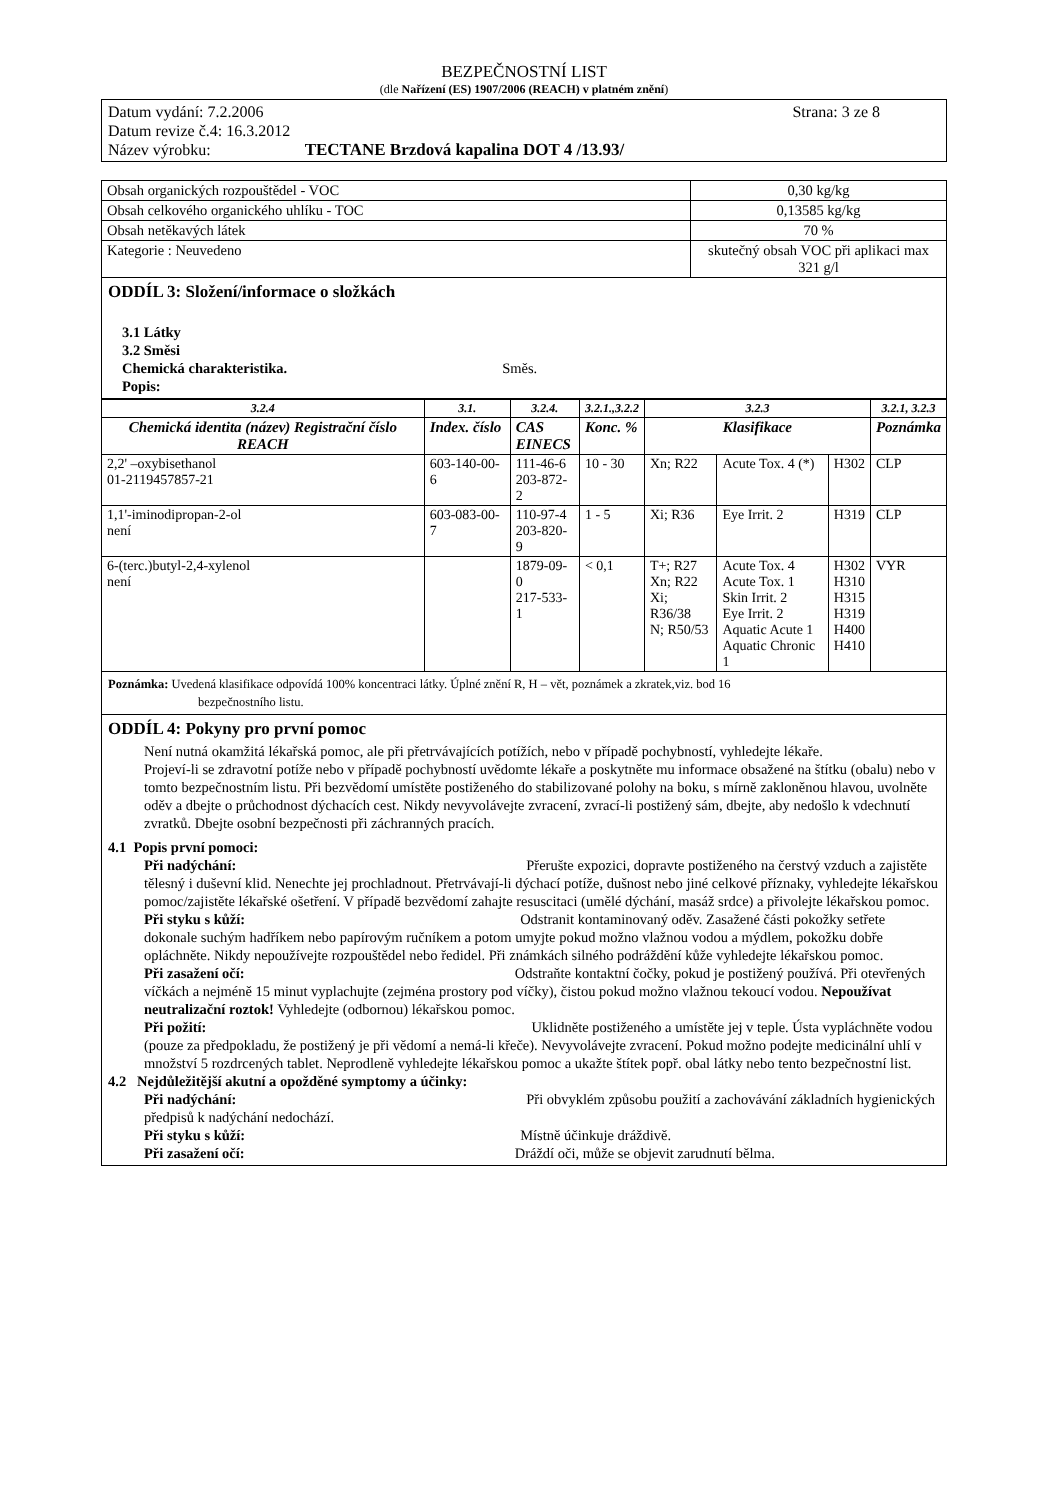BEZPEČNOSTNÍ LIST
(dle Nařízení (ES) 1907/2006 (REACH) v platném znění)
Datum vydání: 7.2.2006 Strana: 3 ze 8
Datum revize č.4: 16.3.2012
Název výrobku: TECTANE Brzdová kapalina DOT 4 /13.93/
| Obsah organických rozpouštědel - VOC | 0,30 kg/kg |
| Obsah celkového organického uhlíku - TOC | 0,13585 kg/kg |
| Obsah netěkavých látek | 70 % |
| Kategorie : Neuvedeno | skutečný obsah VOC při aplikaci max 321 g/l |
ODDÍL 3: Složení/informace o složkách
3.1 Látky
3.2 Směsi
Chemická charakteristika. Směs.
Popis:
| 3.2.4 | 3.1. | 3.2.4. | 3.2.1.,3.2.2 | 3.2.3 | | | 3.2.1, 3.2.3 |
| --- | --- | --- | --- | --- | --- | --- | --- |
| Chemická identita (název) Registrační číslo REACH | Index. číslo | CAS EINECS | Konc. % | Klasifikace | | | Poznámka |
| 2,2' –oxybisethanol 01-2119457857-21 | 603-140-00-6 | 111-46-6 203-872-2 | 10 - 30 | Xn; R22 | Acute Tox. 4 (*) | H302 | CLP |
| 1,1'-iminodipropan-2-ol není | 603-083-00-7 | 110-97-4 203-820-9 | 1 - 5 | Xi; R36 | Eye Irrit. 2 | H319 | CLP |
| 6-(terc.)butyl-2,4-xylenol není | | 1879-09-0 217-533-1 | < 0,1 | T+; R27 Xn; R22 Xi; R36/38 N; R50/53 | Acute Tox. 4 Acute Tox. 1 Skin Irrit. 2 Eye Irrit. 2 Aquatic Acute 1 Aquatic Chronic 1 | H302 H310 H315 H319 H400 H410 | VYR |
Poznámka: Uvedená klasifikace odpovídá 100% koncentraci látky. Úplné znění R, H – vět, poznámek a zkratek,viz. bod 16
bezpečnostního listu.
ODDÍL 4: Pokyny pro první pomoc
Není nutná okamžitá lékařská pomoc, ale při přetrvávajících potížích, nebo v případě pochybností, vyhledejte lékaře.
Projeví-li se zdravotní potíže nebo v případě pochybností uvědomte lékaře a poskytněte mu informace obsažené na štítku (obalu) nebo v tomto bezpečnostním listu. Při bezvědomí umístěte postiženého do stabilizované polohy na boku, s mírně zakloněnou hlavou, uvolněte oděv a dbejte o průchodnost dýchacích cest. Nikdy nevyvolávejte zvracení, zvrací-li postižený sám, dbejte, aby nedošlo k vdechnutí zvratků. Dbejte osobní bezpečnosti při záchranných pracích.
4.1 Popis první pomoci:
Při nadýchání: Přerušte expozici, dopravte postiženého na čerstvý vzduch a zajistěte tělesný i duševní klid. Nenechte jej prochladnout. Přetrvávají-li dýchací potíže, dušnost nebo jiné celkové příznaky, vyhledejte lékařskou pomoc/zajistěte lékařské ošetření. V případě bezvědomí zahajte resuscitaci (umělé dýchání, masáž srdce) a přivolejte lékařskou pomoc.
Při styku s kůží: Odstranit kontaminovaný oděv. Zasažené části pokožky setřete dokonale suchým hadříkem nebo papírovým ručníkem a potom umyjte pokud možno vlažnou vodou a mýdlem, pokožku dobře opláchněte. Nikdy nepoužívejte rozpouštědel nebo ředidel. Při známkách silného podráždění kůže vyhledejte lékařskou pomoc.
Při zasažení očí: Odstraňte kontaktní čočky, pokud je postižený používá. Při otevřených víčkách a nejméně 15 minut vyplachujte (zejména prostory pod víčky), čistou pokud možno vlažnou tekoucí vodou. Nepoužívat neutralizační roztok! Vyhledejte (odbornou) lékařskou pomoc.
Při požití: Uklidněte postiženého a umístěte jej v teple. Ústa vypláchněte vodou (pouze za předpokladu, že postižený je při vědomí a nemá-li křeče). Nevyvolávejte zvracení. Pokud možno podejte medicinální uhlí v množství 5 rozdrcených tablet. Neprodleně vyhledejte lékařskou pomoc a ukažte štítek popř. obal látky nebo tento bezpečnostní list.
4.2 Nejdůležitější akutní a opožděné symptomy a účinky:
Při nadýchání: Při obvyklém způsobu použití a zachovávání základních hygienických předpisů k nadýchání nedochází.
Při styku s kůží: Místně účinkuje dráždivě.
Při zasažení očí: Dráždí oči, může se objevit zarudnutí bělma.